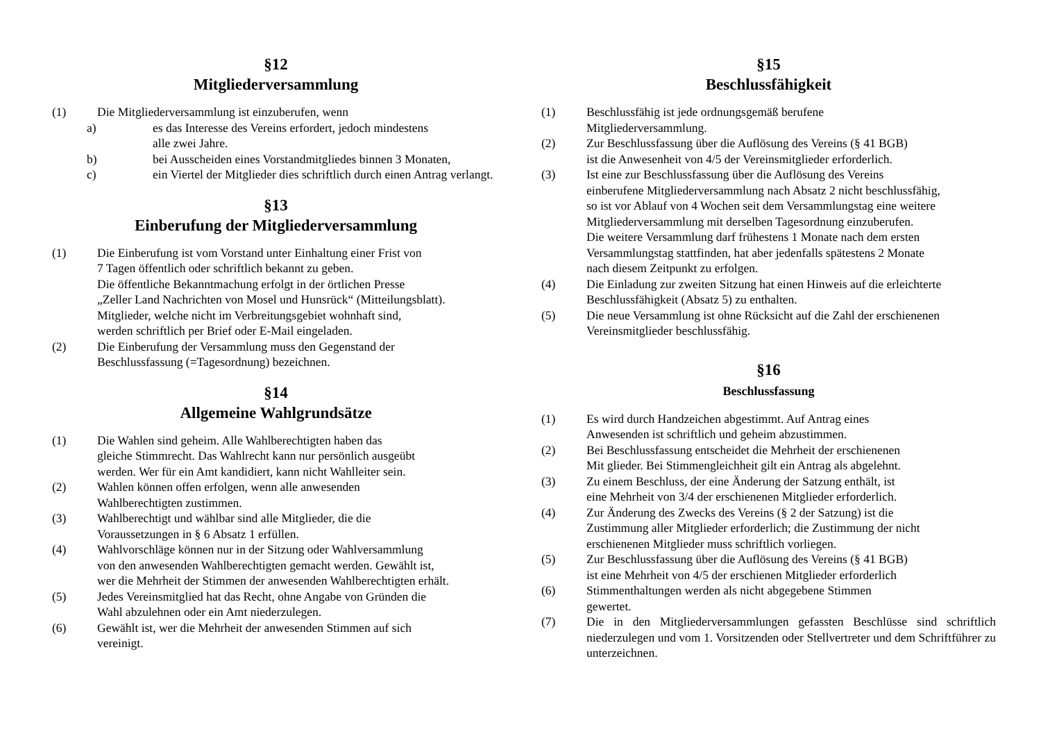§12
Mitgliederversammlung
(1) Die Mitgliederversammlung ist einzuberufen, wenn
a) es das Interesse des Vereins erfordert, jedoch mindestens
alle zwei Jahre.
b) bei Ausscheiden eines Vorstandmitgliedes binnen 3 Monaten,
c) ein Viertel der Mitglieder dies schriftlich durch einen Antrag verlangt.
§13
Einberufung der Mitgliederversammlung
(1) Die Einberufung ist vom Vorstand unter Einhaltung einer Frist von
7 Tagen öffentlich oder schriftlich bekannt zu geben.
Die öffentliche Bekanntmachung erfolgt in der örtlichen Presse
„Zeller Land Nachrichten von Mosel und Hunsrück“ (Mitteilungsblatt).
Mitglieder, welche nicht im Verbreitungsgebiet wohnhaft sind,
werden schriftlich per Brief oder E-Mail eingeladen.
(2) Die Einberufung der Versammlung muss den Gegenstand der
Beschlussfassung (=Tagesordnung) bezeichnen.
§14
Allgemeine Wahlgrundsätze
(1) Die Wahlen sind geheim. Alle Wahlberechtigten haben das
gleiche Stimmrecht. Das Wahlrecht kann nur persönlich ausgeübt
werden. Wer für ein Amt kandidiert, kann nicht Wahlleiter sein.
(2) Wahlen können offen erfolgen, wenn alle anwesenden
Wahlberechtigten zustimmen.
(3) Wahlberechtigt und wählbar sind alle Mitglieder, die die
Voraussetzungen in § 6 Absatz 1 erfüllen.
(4) Wahlvorschläge können nur in der Sitzung oder Wahlversammlung
von den anwesenden Wahlberechtigten gemacht werden. Gewählt ist,
wer die Mehrheit der Stimmen der anwesenden Wahlberechtigten erhält.
(5) Jedes Vereinsmitglied hat das Recht, ohne Angabe von Gründen die
Wahl abzulehnen oder ein Amt niederzulegen.
(6) Gewählt ist, wer die Mehrheit der anwesenden Stimmen auf sich
vereinigt.
§15
Beschlussfähigkeit
(1) Beschlussfähig ist jede ordnungsgemäß berufene
Mitgliederversammlung.
(2) Zur Beschlussfassung über die Auflösung des Vereins (§ 41 BGB)
ist die Anwesenheit von 4/5 der Vereinsmitglieder erforderlich.
(3) Ist eine zur Beschlussfassung über die Auflösung des Vereins
einberufene Mitgliederversammlung nach Absatz 2 nicht beschlussfähig,
so ist vor Ablauf von 4 Wochen seit dem Versammlungstag eine weitere
Mitgliederversammlung mit derselben Tagesordnung einzuberufen.
Die weitere Versammlung darf frühestens 1 Monate nach dem ersten
Versammlungstag stattfinden, hat aber jedenfalls spätestens 2 Monate
nach diesem Zeitpunkt zu erfolgen.
(4) Die Einladung zur zweiten Sitzung hat einen Hinweis auf die erleichterte
Beschlussfähigkeit (Absatz 5) zu enthalten.
(5) Die neue Versammlung ist ohne Rücksicht auf die Zahl der erschienenen
Vereinsmitglieder beschlussfähig.
§16
Beschlussfassung
(1) Es wird durch Handzeichen abgestimmt. Auf Antrag eines
Anwesenden ist schriftlich und geheim abzustimmen.
(2) Bei Beschlussfassung entscheidet die Mehrheit der erschienenen
Mit glieder. Bei Stimmengleichheit gilt ein Antrag als abgelehnt.
(3) Zu einem Beschluss, der eine Änderung der Satzung enthält, ist
eine Mehrheit von 3/4 der erschienenen Mitglieder erforderlich.
(4) Zur Änderung des Zwecks des Vereins (§ 2 der Satzung) ist die
Zustimmung aller Mitglieder erforderlich; die Zustimmung der nicht
erschienenen Mitglieder muss schriftlich vorliegen.
(5) Zur Beschlussfassung über die Auflösung des Vereins (§ 41 BGB)
ist eine Mehrheit von 4/5 der erschienen Mitglieder erforderlich
(6) Stimmenthaltungen werden als nicht abgegebene Stimmen
gewertet.
(7) Die in den Mitgliederversammlungen gefassten Beschlüsse sind schriftlich niederzulegen und vom 1. Vorsitzenden oder Stellvertreter und dem Schriftführer zu unterzeichnen.